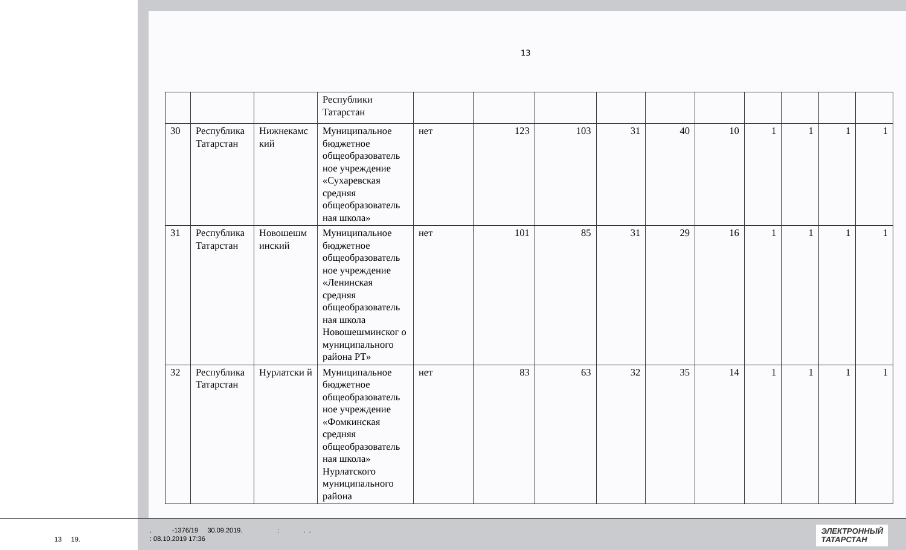13
| | | | Республики Татарстан | | | | | | | | | | |
| 30 | Республика Татарстан | Нижнекамс кий | Муниципальное бюджетное общеобразователь ное учреждение «Сухаревская средняя общеобразователь ная школа» | нет | 123 | 103 | 31 | 40 | 10 | 1 | 1 | 1 | 1 |
| 31 | Республика Татарстан | Новошешм инский | Муниципальное бюджетное общеобразователь ное учреждение «Ленинская средняя общеобразователь ная школа Новошешминског о муниципального района РТ» | нет | 101 | 85 | 31 | 29 | 16 | 1 | 1 | 1 | 1 |
| 32 | Республика Татарстан | Нурлатски й | Муниципальное бюджетное общеобразователь ное учреждение «Фомкинская средняя общеобразователь ная школа» Нурлатского муниципального района | нет | 83 | 63 | 32 | 35 | 14 | 1 | 1 | 1 | 1 |
13 19.
. -1376/19 30.09.2019. : . .
: 08.10.2019 17:36
ЭЛЕКТРОННЫЙ
ТАТАРСТАН